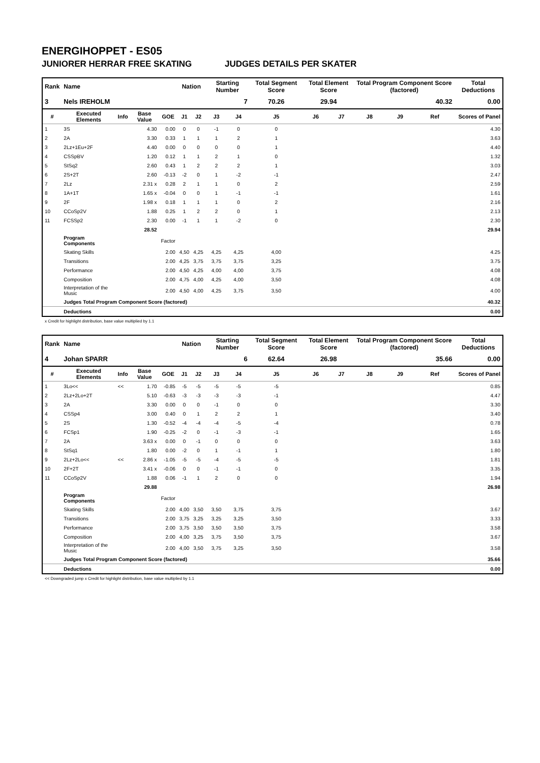ENERGIHOPPET - ES05
JUNIORER HERRAR FREE SKATING JUDGES DETAILS PER SKATER
| Rank | Name | | | | Nation | | Starting Number | | Total Segment Score | Total Element Score | | Total Program Component Score (factored) | | | Total Deductions |
| 3 | Nels IREHOLM | | | | | | 7 | | 70.26 | 29.94 | | 40.32 | | | 0.00 |
| # | Executed Elements | Info | Base Value | GOE | J1 | J2 | J3 | J4 | J5 | J6 | J7 | J8 | J9 | Ref | Scores of Panel |
| 1 | 3S | | 4.30 | 0.00 | 0 | 0 | -1 | 0 | 0 | | | | | | 4.30 |
| 2 | 2A | | 3.30 | 0.33 | 1 | 1 | 1 | 2 | 1 | | | | | | 3.63 |
| 3 | 2Lz+1Eu+2F | | 4.40 | 0.00 | 0 | 0 | 0 | 0 | 1 | | | | | | 4.40 |
| 4 | CSSpBV | | 1.20 | 0.12 | 1 | 1 | 2 | 1 | 0 | | | | | | 1.32 |
| 5 | StSq2 | | 2.60 | 0.43 | 1 | 2 | 2 | 2 | 1 | | | | | | 3.03 |
| 6 | 2S+2T | | 2.60 | -0.13 | -2 | 0 | 1 | -2 | -1 | | | | | | 2.47 |
| 7 | 2Lz | | 2.31 x | 0.28 | 2 | 1 | 1 | 0 | 2 | | | | | | 2.59 |
| 8 | 1A+1T | | 1.65 x | -0.04 | 0 | 0 | 1 | -1 | -1 | | | | | | 1.61 |
| 9 | 2F | | 1.98 x | 0.18 | 1 | 1 | 1 | 0 | 2 | | | | | | 2.16 |
| 10 | CCoSp2V | | 1.88 | 0.25 | 1 | 2 | 2 | 0 | 1 | | | | | | 2.13 |
| 11 | FCSSp2 | | 2.30 | 0.00 | -1 | 1 | 1 | -2 | 0 | | | | | | 2.30 |
| | | | 28.52 | | | | | | | | | | | | 29.94 |
| | Program Components | | | Factor | | | | | | | | | | | |
| | Skating Skills | | | 2.00 | 4,50 | 4,25 | 4,25 | 4,25 | 4,00 | | | | | | 4.25 |
| | Transitions | | | 2.00 | 4,25 | 3,75 | 3,75 | 3,75 | 3,25 | | | | | | 3.75 |
| | Performance | | | 2.00 | 4,50 | 4,25 | 4,00 | 4,00 | 3,75 | | | | | | 4.08 |
| | Composition | | | 2.00 | 4,75 | 4,00 | 4,25 | 4,00 | 3,50 | | | | | | 4.08 |
| | Interpretation of the Music | | | 2.00 | 4,50 | 4,00 | 4,25 | 3,75 | 3,50 | | | | | | 4.00 |
| | Judges Total Program Component Score (factored) | | | | | | | | | | | | | | 40.32 |
| | Deductions | | | | | | | | | | | | | | 0.00 |
x Credit for highlight distribution, base value multiplied by 1.1
| Rank | Name | | | | Nation | | Starting Number | | Total Segment Score | Total Element Score | | Total Program Component Score (factored) | | | Total Deductions |
| 4 | Johan SPARR | | | | | | 6 | | 62.64 | 26.98 | | 35.66 | | | 0.00 |
| # | Executed Elements | Info | Base Value | GOE | J1 | J2 | J3 | J4 | J5 | J6 | J7 | J8 | J9 | Ref | Scores of Panel |
| 1 | 3Lo<< | << | 1.70 | -0.85 | -5 | -5 | -5 | -5 | -5 | | | | | | 0.85 |
| 2 | 2Lz+2Lo+2T | | 5.10 | -0.63 | -3 | -3 | -3 | -3 | -1 | | | | | | 4.47 |
| 3 | 2A | | 3.30 | 0.00 | 0 | 0 | -1 | 0 | 0 | | | | | | 3.30 |
| 4 | CSSp4 | | 3.00 | 0.40 | 0 | 1 | 2 | 2 | 1 | | | | | | 3.40 |
| 5 | 2S | | 1.30 | -0.52 | -4 | -4 | -4 | -5 | -4 | | | | | | 0.78 |
| 6 | FCSp1 | | 1.90 | -0.25 | -2 | 0 | -1 | -3 | -1 | | | | | | 1.65 |
| 7 | 2A | | 3.63 x | 0.00 | 0 | -1 | 0 | 0 | 0 | | | | | | 3.63 |
| 8 | StSq1 | | 1.80 | 0.00 | -2 | 0 | 1 | -1 | 1 | | | | | | 1.80 |
| 9 | 2Lz+2Lo<< | << | 2.86 x | -1.05 | -5 | -5 | -4 | -5 | -5 | | | | | | 1.81 |
| 10 | 2F+2T | | 3.41 x | -0.06 | 0 | 0 | -1 | -1 | 0 | | | | | | 3.35 |
| 11 | CCoSp2V | | 1.88 | 0.06 | -1 | 1 | 2 | 0 | 0 | | | | | | 1.94 |
| | | | 29.88 | | | | | | | | | | | | 26.98 |
| | Program Components | | | Factor | | | | | | | | | | | |
| | Skating Skills | | | 2.00 | 4,00 | 3,50 | 3,50 | 3,75 | 3,75 | | | | | | 3.67 |
| | Transitions | | | 2.00 | 3,75 | 3,25 | 3,25 | 3,25 | 3,50 | | | | | | 3.33 |
| | Performance | | | 2.00 | 3,75 | 3,50 | 3,50 | 3,50 | 3,75 | | | | | | 3.58 |
| | Composition | | | 2.00 | 4,00 | 3,25 | 3,75 | 3,50 | 3,75 | | | | | | 3.67 |
| | Interpretation of the Music | | | 2.00 | 4,00 | 3,50 | 3,75 | 3,25 | 3,50 | | | | | | 3.58 |
| | Judges Total Program Component Score (factored) | | | | | | | | | | | | | | 35.66 |
| | Deductions | | | | | | | | | | | | | | 0.00 |
<< Downgraded jump x Credit for highlight distribution, base value multiplied by 1.1